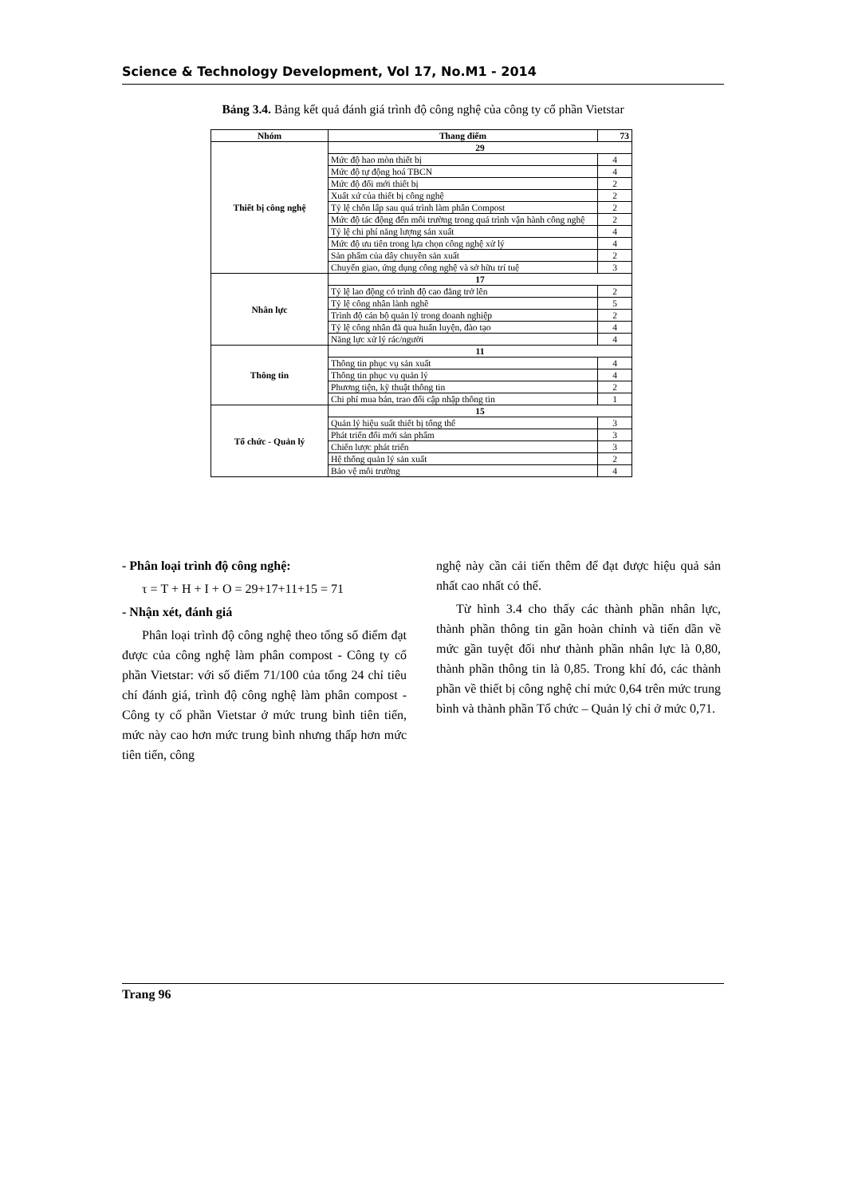Science & Technology Development, Vol 17, No.M1 - 2014
Bảng 3.4. Bảng kết quả đánh giá trình độ công nghệ của công ty cổ phần Vietstar
| Nhóm | Thang điểm | 73 |
| --- | --- | --- |
| Thiết bị công nghệ | 29 | |
| | Mức độ hao mòn thiết bị | 4 |
| | Mức độ tự động hoá TBCN | 4 |
| | Mức độ đổi mới thiết bị | 2 |
| | Xuất xứ của thiết bị công nghệ | 2 |
| | Tỷ lệ chôn lấp sau quá trình làm phân Compost | 2 |
| | Mức độ tác động đến môi trường trong quá trình vận hành công nghệ | 2 |
| | Tỷ lệ chi phí năng lượng sản xuất | 4 |
| | Mức độ ưu tiên trong lựa chọn công nghệ xử lý | 4 |
| | Sản phẩm của dây chuyền sản xuất | 2 |
| | Chuyển giao, ứng dụng công nghệ và sở hữu trí tuệ | 3 |
| Nhân lực | 17 | |
| | Tỷ lệ lao động có trình độ cao đẳng trở lên | 2 |
| | Tỷ lệ công nhân lành nghề | 5 |
| | Trình độ cán bộ quản lý trong doanh nghiệp | 2 |
| | Tỷ lệ công nhân đã qua huấn luyện, đào tạo | 4 |
| | Năng lực xử lý rác/người | 4 |
| Thông tin | 11 | |
| | Thông tin phục vụ sản xuất | 4 |
| | Thông tin phục vụ quản lý | 4 |
| | Phương tiện, kỹ thuật thông tin | 2 |
| | Chi phí mua bán, trao đổi cập nhập thông tin | 1 |
| Tổ chức - Quản lý | 15 | |
| | Quản lý hiệu suất thiết bị tổng thể | 3 |
| | Phát triển đổi mới sản phẩm | 3 |
| | Chiến lược phát triển | 3 |
| | Hệ thống quản lý sản xuất | 2 |
| | Bảo vệ môi trường | 4 |
- Phân loại trình độ công nghệ:
τ = T + H + I + O = 29+17+11+15 = 71
- Nhận xét, đánh giá
Phân loại trình độ công nghệ theo tổng số điểm đạt được của công nghệ làm phân compost - Công ty cổ phần Vietstar: với số điểm 71/100 của tổng 24 chỉ tiêu chí đánh giá, trình độ công nghệ làm phân compost - Công ty cổ phần Vietstar ở mức trung bình tiên tiến, mức này cao hơn mức trung bình nhưng thấp hơn mức tiên tiến, công
nghệ này cần cải tiến thêm để đạt được hiệu quả sản nhất cao nhất có thể.
Từ hình 3.4 cho thấy các thành phần nhân lực, thành phần thông tin gần hoàn chỉnh và tiến dần về mức gần tuyệt đối như thành phần nhân lực là 0,80, thành phần thông tin là 0,85. Trong khí đó, các thành phần về thiết bị công nghệ chỉ mức 0,64 trên mức trung bình và thành phần Tổ chức – Quản lý chỉ ở mức 0,71.
Trang 96